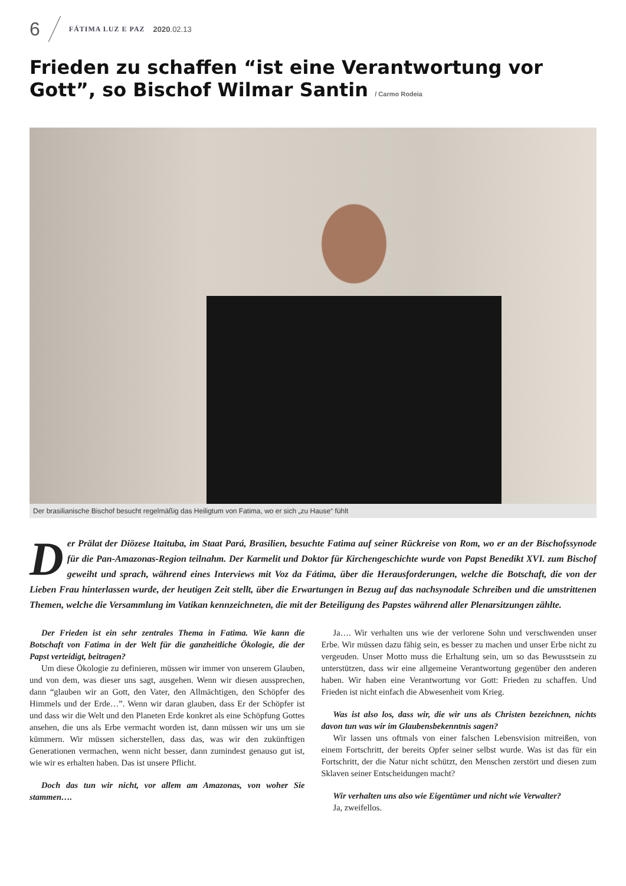6 FÁTIMA LUZ E PAZ 2020.02.13
Frieden zu schaffen “ist eine Verantwortung vor Gott”, so Bischof Wilmar Santin / Carmo Rodeia
Der brasilianische Bischof besucht regelmäßig das Heiligtum von Fatima, wo er sich „zu Hause“ fühlt
Der Prälat der Diözese Itaituba, im Staat Pará, Brasilien, besuchte Fatima auf seiner Rückreise von Rom, wo er an der Bischofssynode für die Pan-Amazonas-Region teilnahm. Der Karmelit und Doktor für Kirchengeschichte wurde von Papst Benedikt XVI. zum Bischof geweiht und sprach, während eines Interviews mit Voz da Fátima, über die Herausforderungen, welche die Botschaft, die von der Lieben Frau hinterlassen wurde, der heutigen Zeit stellt, über die Erwartungen in Bezug auf das nachsynodale Schreiben und die umstrittenen Themen, welche die Versammlung im Vatikan kennzeichneten, die mit der Beteiligung des Papstes während aller Plenarsitzungen zählte.
Der Frieden ist ein sehr zentrales Thema in Fatima. Wie kann die Botschaft von Fatima in der Welt für die ganzheitliche Ökologie, die der Papst verteidigt, beitragen?
Um diese Ökologie zu definieren, müssen wir immer von unserem Glauben, und von dem, was dieser uns sagt, ausgehen. Wenn wir diesen aussprechen, dann “glauben wir an Gott, den Vater, den Allmächtigen, den Schöpfer des Himmels und der Erde…”. Wenn wir daran glauben, dass Er der Schöpfer ist und dass wir die Welt und den Planeten Erde konkret als eine Schöpfung Gottes ansehen, die uns als Erbe vermacht worden ist, dann müssen wir uns um sie kümmern. Wir müssen sicherstellen, dass das, was wir den zukünftigen Generationen vermachen, wenn nicht besser, dann zumindest genauso gut ist, wie wir es erhalten haben. Das ist unsere Pflicht.
Doch das tun wir nicht, vor allem am Amazonas, von woher Sie stammen….
Ja…. Wir verhalten uns wie der verlorene Sohn und verschwenden unser Erbe. Wir müssen dazu fähig sein, es besser zu machen und unser Erbe nicht zu vergeuden. Unser Motto muss die Erhaltung sein, um so das Bewusstsein zu unterstützen, dass wir eine allgemeine Verantwortung gegenüber den anderen haben. Wir haben eine Verantwortung vor Gott: Frieden zu schaffen. Und Frieden ist nicht einfach die Abwesenheit vom Krieg.
Was ist also los, dass wir, die wir uns als Christen bezeichnen, nichts davon tun was wir im Glaubensbekenntnis sagen?
Wir lassen uns oftmals von einer falschen Lebensvision mitreißen, von einem Fortschritt, der bereits Opfer seiner selbst wurde. Was ist das für ein Fortschritt, der die Natur nicht schützt, den Menschen zerstört und diesen zum Sklaven seiner Entscheidungen macht?
Wir verhalten uns also wie Eigentümer und nicht wie Verwalter?
Ja, zweifellos.